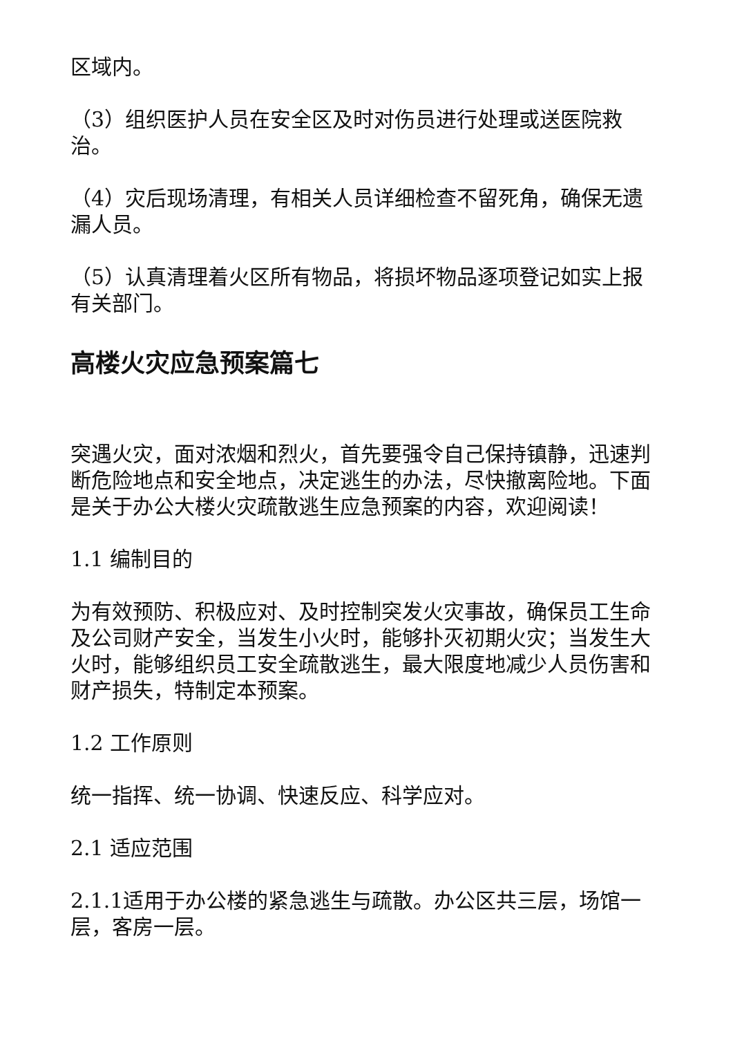区域内。
（3）组织医护人员在安全区及时对伤员进行处理或送医院救治。
（4）灾后现场清理，有相关人员详细检查不留死角，确保无遗漏人员。
（5）认真清理着火区所有物品，将损坏物品逐项登记如实上报有关部门。
高楼火灾应急预案篇七
突遇火灾，面对浓烟和烈火，首先要强令自己保持镇静，迅速判断危险地点和安全地点，决定逃生的办法，尽快撤离险地。下面是关于办公大楼火灾疏散逃生应急预案的内容，欢迎阅读！
1.1 编制目的
为有效预防、积极应对、及时控制突发火灾事故，确保员工生命及公司财产安全，当发生小火时，能够扑灭初期火灾；当发生大火时，能够组织员工安全疏散逃生，最大限度地减少人员伤害和财产损失，特制定本预案。
1.2 工作原则
统一指挥、统一协调、快速反应、科学应对。
2.1 适应范围
2.1.1适用于办公楼的紧急逃生与疏散。办公区共三层，场馆一层，客房一层。